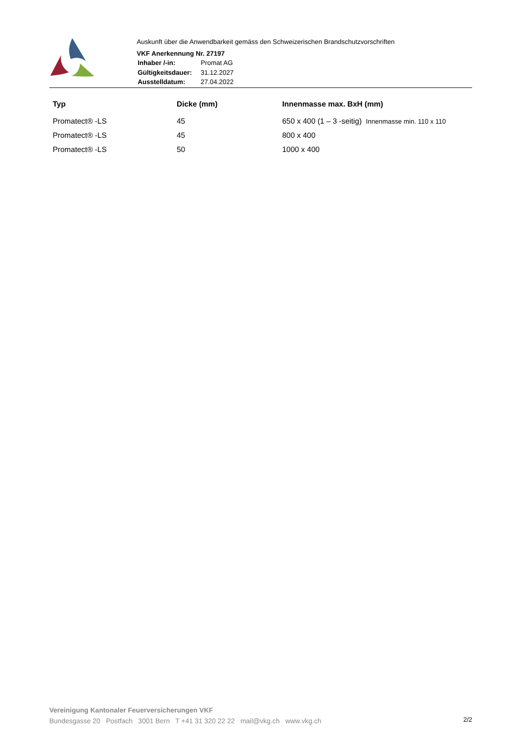Auskunft über die Anwendbarkeit gemäss den Schweizerischen Brandschutzvorschriften
VKF Anerkennung Nr. 27197
| Inhaber /-in: | Promat AG |
| Gültigkeitsdauer: | 31.12.2027 |
| Ausstelldatum: | 27.04.2022 |
| Typ | Dicke (mm) | Innenmasse max. BxH (mm) |
| --- | --- | --- |
| Promatect® -LS | 45 | 650 x 400 (1 – 3 -seitig) Innenmasse min. 110 x 110 |
| Promatect® -LS | 45 | 800 x 400 |
| Promatect® -LS | 50 | 1000 x 400 |
Vereinigung Kantonaler Feuerversicherungen VKF
Bundesgasse 20 Postfach 3001 Bern T +41 31 320 22 22 mail@vkg.ch www.vkg.ch
2/2